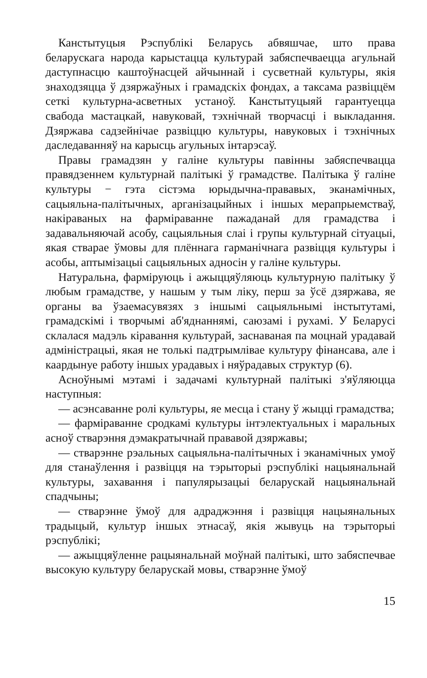Канстытуцыя Рэспублікі Беларусь абвяшчае, што права беларускага народа карыстацца культурай забяспечваецца агульнай даступнасцю каштоўнасцей айчыннай і сусветнай культуры, якія знаходзяцца ў дзяржаўных і грамадскіх фондах, а таксама развіццём сеткі культурна-асветных устаноў. Канстытуцыяй гарантуецца свабода мастацкай, навуковай, тэхнічнай творчасці і выкладання. Дзяржава садзейнічае развіццю культуры, навуковых і тэхнічных даследаванняў на карысць агульных інтарэсаў.
Правы грамадзян у галіне культуры павінны забяспечвацца правядзеннем культурнай палітыкі ў грамадстве. Палітыка ў галіне культуры − гэта сістэма юрыдычна-прававых, эканамічных, сацыяльна-палітычных, арганізацыйных і іншых мерапрыемстваў, накіраваных на фарміраванне пажаданай для грамадства і задавальняючай асобу, сацыяльныя слаі і групы культурнай сітуацыі, якая стварае ўмовы для плённага гарманічнага развіцця культуры і асобы, аптымізацыі сацыяльных адносін у галіне культуры.
Натуральна, фарміруюць і ажыццяўляюць культурную палітыку ў любым грамадстве, у нашым у тым ліку, перш за ўсё дзяржава, яе органы ва ўзаемасувязях з іншымі сацыяльнымі інстытутамі, грамадскімі і творчымі аб'яднаннямі, саюзамі і рухамі. У Беларусі склалася мадэль кіравання культурай, заснаваная па моцнай урадавай адміністрацыі, якая не толькі падтрымлівае культуру фінансава, але і каардынуе работу іншых урадавых і няўрадавых структур (6).
Асноўнымі мэтамі і задачамі культурнай палітыкі з'яўляюцца наступныя:
— асэнсаванне ролі культуры, яе месца і стану ў жыцці грамадства;
— фарміраванне сродкамі культуры інтэлектуальных і маральных асноў стварэння дэмакратычнай прававой дзяржавы;
— стварэнне рэальных сацыяльна-палітычных і эканамічных умоў для станаўлення і развіцця на тэрыторыі рэспублікі нацыянальнай культуры, захавання і папулярызацыі беларускай нацыянальнай спадчыны;
— стварэнне ўмоў для адраджэння і развіцця нацыянальных традыцый, культур іншых этнасаў, якія жывуць на тэрыторыі рэспублікі;
— ажыццяўленне рацыянальнай моўнай палітыкі, што забяспечвае высокую культуру беларускай мовы, стварэнне ўмоў
15